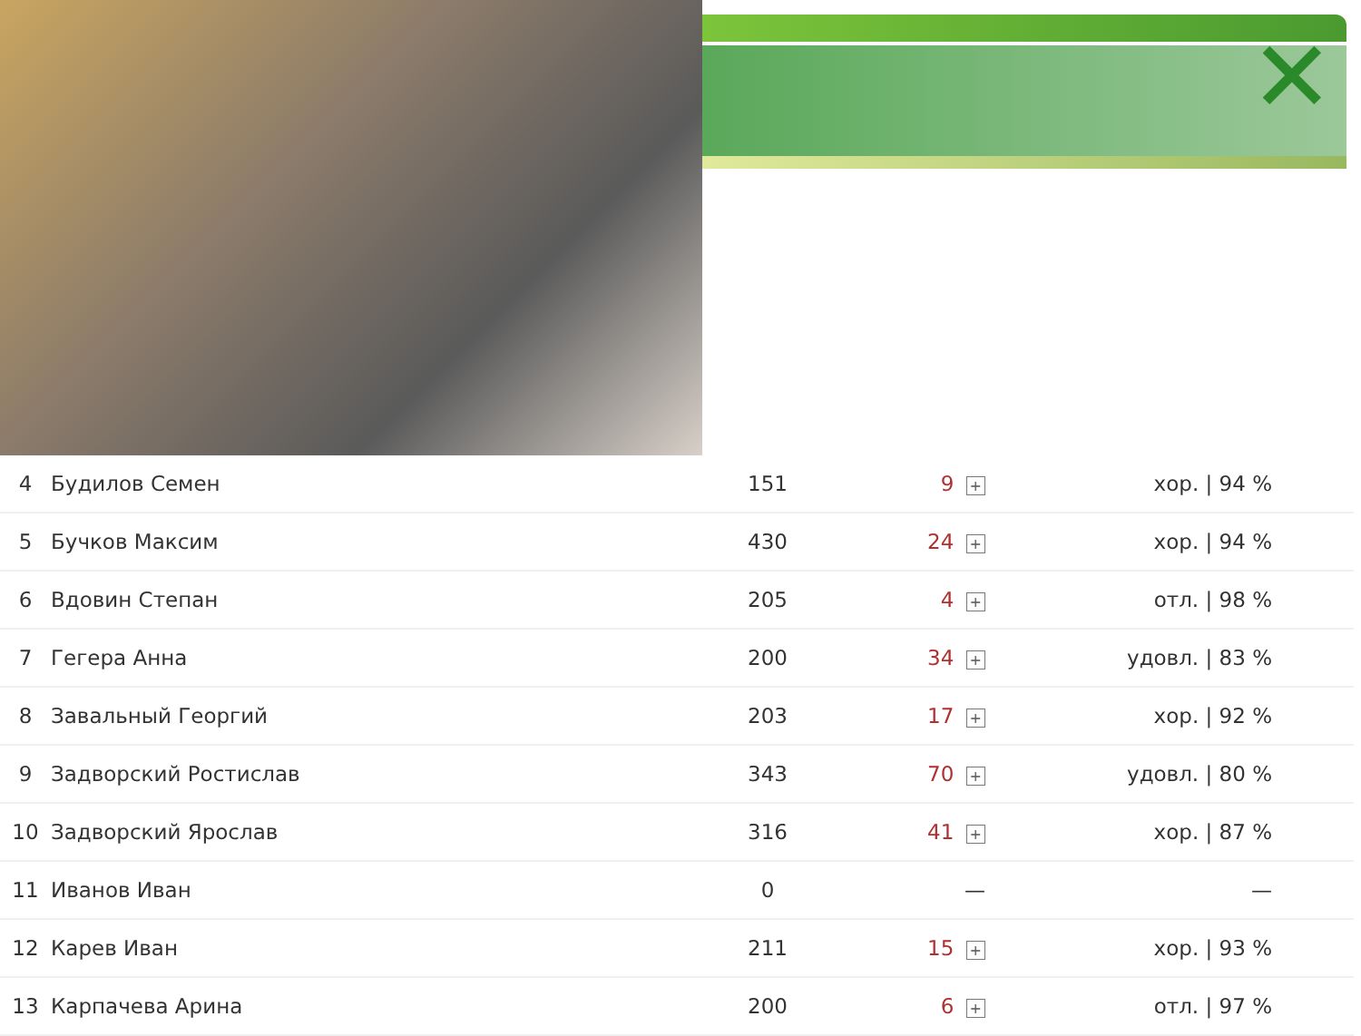✕
| 4 | Будилов Семен | 151 | 9 + | хор. / 94 % |
| 5 | Бучков Максим | 430 | 24 + | хор. / 94 % |
| 6 | Вдовин Степан | 205 | 4 + | отл. / 98 % |
| 7 | Гегера Анна | 200 | 34 + | удовл. / 83 % |
| 8 | Завальный Георгий | 203 | 17 + | хор. / 92 % |
| 9 | Задворский Ростислав | 343 | 70 + | удовл. / 80 % |
| 10 | Задворский Ярослав | 316 | 41 + | хор. / 87 % |
| 11 | Иванов Иван | 0 | — | — |
| 12 | Карев Иван | 211 | 15 + | хор. / 93 % |
| 13 | Карпачева Арина | 200 | 6 + | отл. / 97 % |